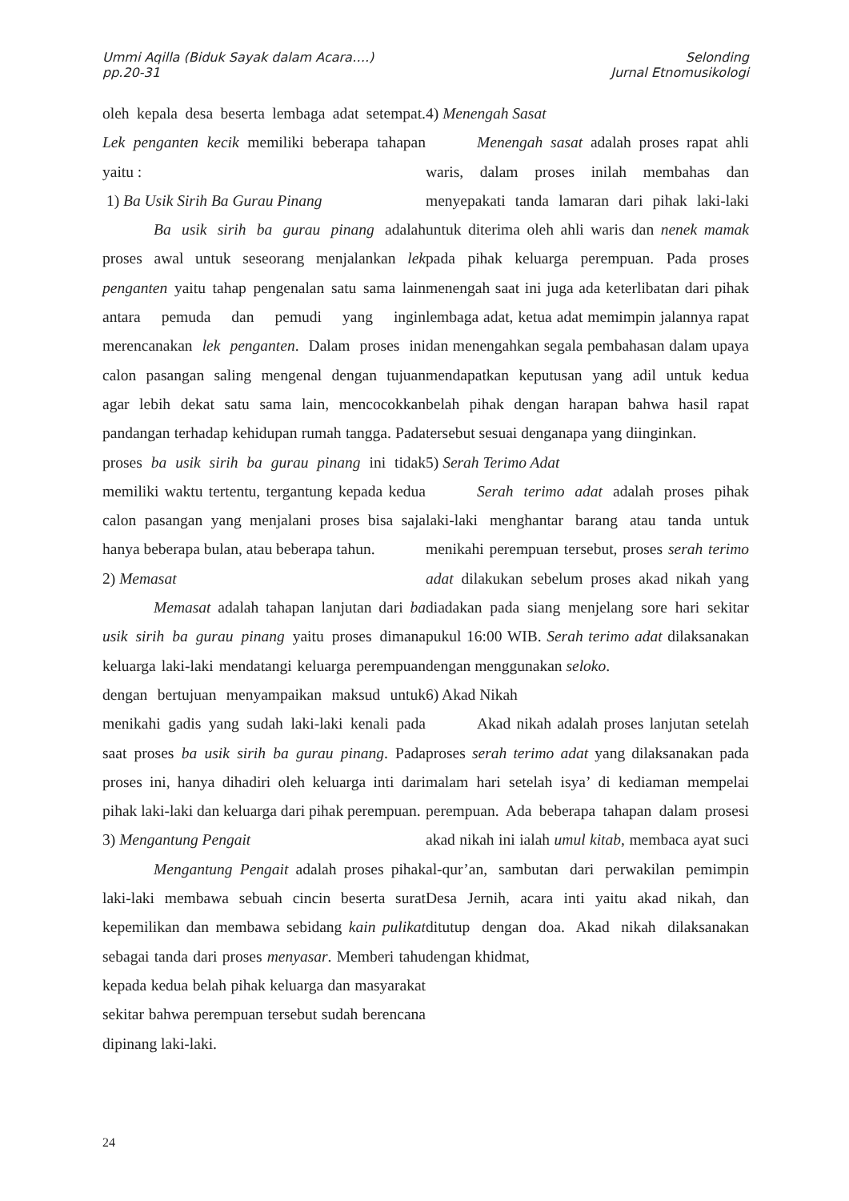Ummi Aqilla (Biduk Sayak dalam Acara….)
pp.20-31
Selonding
Jurnal Etnomusikologi
oleh kepala desa beserta lembaga adat setempat. Lek penganten kecik memiliki beberapa tahapan yaitu :
1) Ba Usik Sirih Ba Gurau Pinang
Ba usik sirih ba gurau pinang adalah proses awal untuk seseorang menjalankan lek penganten yaitu tahap pengenalan satu sama lain antara pemuda dan pemudi yang ingin merencanakan lek penganten. Dalam proses ini calon pasangan saling mengenal dengan tujuan agar lebih dekat satu sama lain, mencocokkan pandangan terhadap kehidupan rumah tangga. Pada proses ba usik sirih ba gurau pinang ini tidak memiliki waktu tertentu, tergantung kepada kedua calon pasangan yang menjalani proses bisa saja hanya beberapa bulan, atau beberapa tahun.
2) Memasat
Memasat adalah tahapan lanjutan dari ba usik sirih ba gurau pinang yaitu proses dimana keluarga laki-laki mendatangi keluarga perempuan dengan bertujuan menyampaikan maksud untuk menikahi gadis yang sudah laki-laki kenali pada saat proses ba usik sirih ba gurau pinang. Pada proses ini, hanya dihadiri oleh keluarga inti dari pihak laki-laki dan keluarga dari pihak perempuan.
3) Mengantung Pengait
Mengantung Pengait adalah proses pihak laki-laki membawa sebuah cincin beserta surat kepemilikan dan membawa sebidang kain pulikat sebagai tanda dari proses menyasar. Memberi tahu kepada kedua belah pihak keluarga dan masyarakat sekitar bahwa perempuan tersebut sudah berencana dipinang laki-laki.
4) Menengah Sasat
Menengah sasat adalah proses rapat ahli waris, dalam proses inilah membahas dan menyepakati tanda lamaran dari pihak laki-laki untuk diterima oleh ahli waris dan nenek mamak pada pihak keluarga perempuan. Pada proses menengah saat ini juga ada keterlibatan dari pihak lembaga adat, ketua adat memimpin jalannya rapat dan menengahkan segala pembahasan dalam upaya mendapatkan keputusan yang adil untuk kedua belah pihak dengan harapan bahwa hasil rapat tersebut sesuai denganapa yang diinginkan.
5) Serah Terimo Adat
Serah terimo adat adalah proses pihak laki-laki menghantar barang atau tanda untuk menikahi perempuan tersebut, proses serah terimo adat dilakukan sebelum proses akad nikah yang diadakan pada siang menjelang sore hari sekitar pukul 16:00 WIB. Serah terimo adat dilaksanakan dengan menggunakan seloko.
6) Akad Nikah
Akad nikah adalah proses lanjutan setelah proses serah terimo adat yang dilaksanakan pada malam hari setelah isya’ di kediaman mempelai perempuan. Ada beberapa tahapan dalam prosesi akad nikah ini ialah umul kitab, membaca ayat suci al-qur’an, sambutan dari perwakilan pemimpin Desa Jernih, acara inti yaitu akad nikah, dan ditutup dengan doa. Akad nikah dilaksanakan dengan khidmat,
24